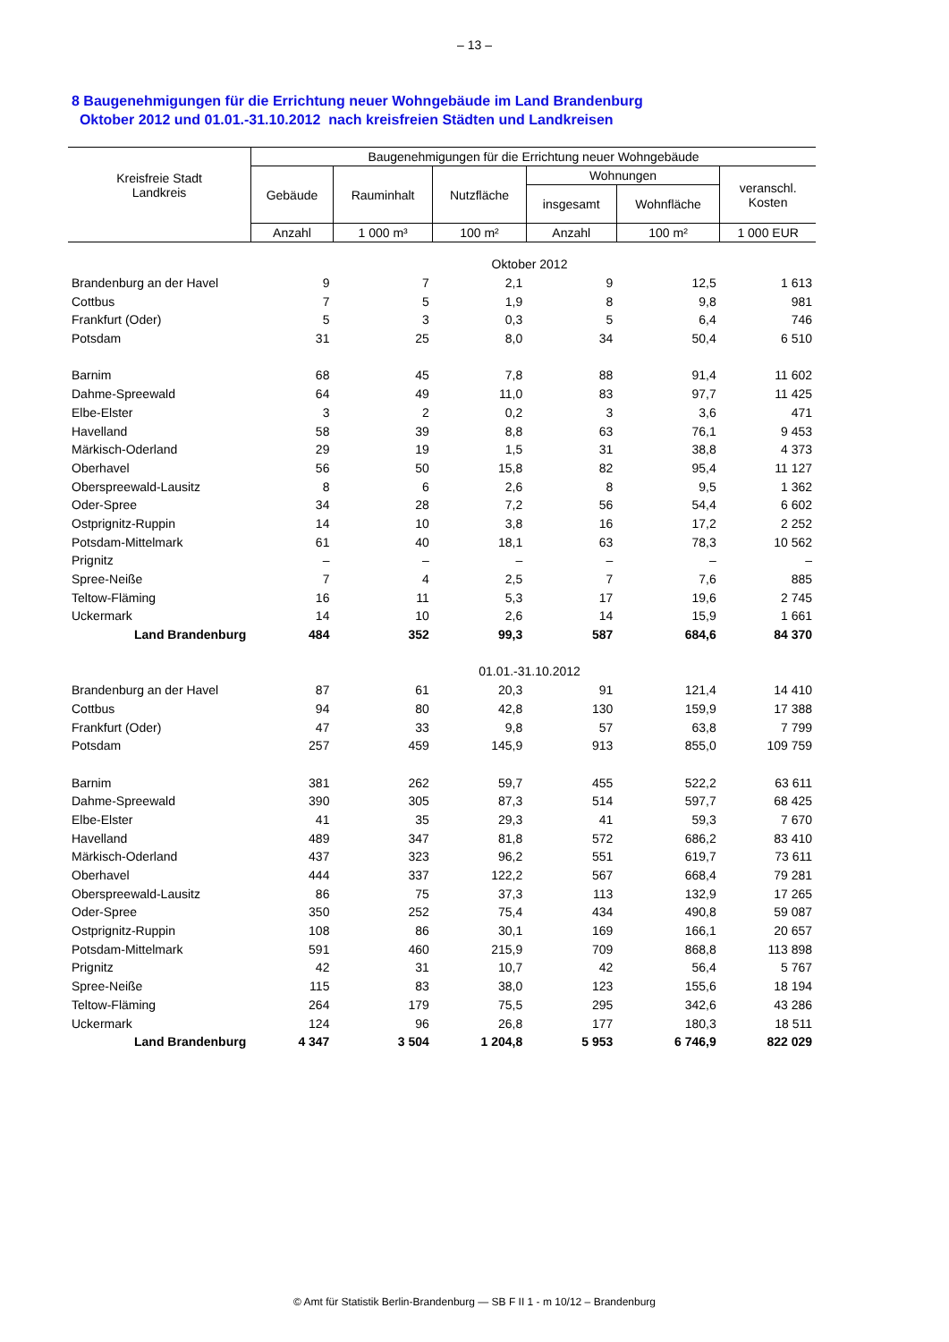– 13 –
8 Baugenehmigungen für die Errichtung neuer Wohngebäude im Land Brandenburg
Oktober 2012 und 01.01.-31.10.2012 nach kreisfreien Städten und Landkreisen
| Kreisfreie Stadt Landkreis | Baugenehmigungen für die Errichtung neuer Wohngebäude | | | | | |
| --- | --- | --- | --- | --- | --- | --- |
| | Gebäude | Rauminhalt | Nutzfläche | Wohnungen | | veranschl. Kosten |
| | | | | insgesamt | Wohnfläche | |
| | Anzahl | 1 000 m³ | 100 m² | Anzahl | 100 m² | 1 000 EUR |
| Oktober 2012 | | | | | | |
| Brandenburg an der Havel | 9 | 7 | 2,1 | 9 | 12,5 | 1 613 |
| Cottbus | 7 | 5 | 1,9 | 8 | 9,8 | 981 |
| Frankfurt (Oder) | 5 | 3 | 0,3 | 5 | 6,4 | 746 |
| Potsdam | 31 | 25 | 8,0 | 34 | 50,4 | 6 510 |
| Barnim | 68 | 45 | 7,8 | 88 | 91,4 | 11 602 |
| Dahme-Spreewald | 64 | 49 | 11,0 | 83 | 97,7 | 11 425 |
| Elbe-Elster | 3 | 2 | 0,2 | 3 | 3,6 | 471 |
| Havelland | 58 | 39 | 8,8 | 63 | 76,1 | 9 453 |
| Märkisch-Oderland | 29 | 19 | 1,5 | 31 | 38,8 | 4 373 |
| Oberhavel | 56 | 50 | 15,8 | 82 | 95,4 | 11 127 |
| Oberspreewald-Lausitz | 8 | 6 | 2,6 | 8 | 9,5 | 1 362 |
| Oder-Spree | 34 | 28 | 7,2 | 56 | 54,4 | 6 602 |
| Ostprignitz-Ruppin | 14 | 10 | 3,8 | 16 | 17,2 | 2 252 |
| Potsdam-Mittelmark | 61 | 40 | 18,1 | 63 | 78,3 | 10 562 |
| Prignitz | – | – | – | – | – | – |
| Spree-Neiße | 7 | 4 | 2,5 | 7 | 7,6 | 885 |
| Teltow-Fläming | 16 | 11 | 5,3 | 17 | 19,6 | 2 745 |
| Uckermark | 14 | 10 | 2,6 | 14 | 15,9 | 1 661 |
| Land Brandenburg | 484 | 352 | 99,3 | 587 | 684,6 | 84 370 |
| 01.01.-31.10.2012 | | | | | | |
| Brandenburg an der Havel | 87 | 61 | 20,3 | 91 | 121,4 | 14 410 |
| Cottbus | 94 | 80 | 42,8 | 130 | 159,9 | 17 388 |
| Frankfurt (Oder) | 47 | 33 | 9,8 | 57 | 63,8 | 7 799 |
| Potsdam | 257 | 459 | 145,9 | 913 | 855,0 | 109 759 |
| Barnim | 381 | 262 | 59,7 | 455 | 522,2 | 63 611 |
| Dahme-Spreewald | 390 | 305 | 87,3 | 514 | 597,7 | 68 425 |
| Elbe-Elster | 41 | 35 | 29,3 | 41 | 59,3 | 7 670 |
| Havelland | 489 | 347 | 81,8 | 572 | 686,2 | 83 410 |
| Märkisch-Oderland | 437 | 323 | 96,2 | 551 | 619,7 | 73 611 |
| Oberhavel | 444 | 337 | 122,2 | 567 | 668,4 | 79 281 |
| Oberspreewald-Lausitz | 86 | 75 | 37,3 | 113 | 132,9 | 17 265 |
| Oder-Spree | 350 | 252 | 75,4 | 434 | 490,8 | 59 087 |
| Ostprignitz-Ruppin | 108 | 86 | 30,1 | 169 | 166,1 | 20 657 |
| Potsdam-Mittelmark | 591 | 460 | 215,9 | 709 | 868,8 | 113 898 |
| Prignitz | 42 | 31 | 10,7 | 42 | 56,4 | 5 767 |
| Spree-Neiße | 115 | 83 | 38,0 | 123 | 155,6 | 18 194 |
| Teltow-Fläming | 264 | 179 | 75,5 | 295 | 342,6 | 43 286 |
| Uckermark | 124 | 96 | 26,8 | 177 | 180,3 | 18 511 |
| Land Brandenburg | 4 347 | 3 504 | 1 204,8 | 5 953 | 6 746,9 | 822 029 |
© Amt für Statistik Berlin-Brandenburg — SB F II 1 - m 10/12 – Brandenburg